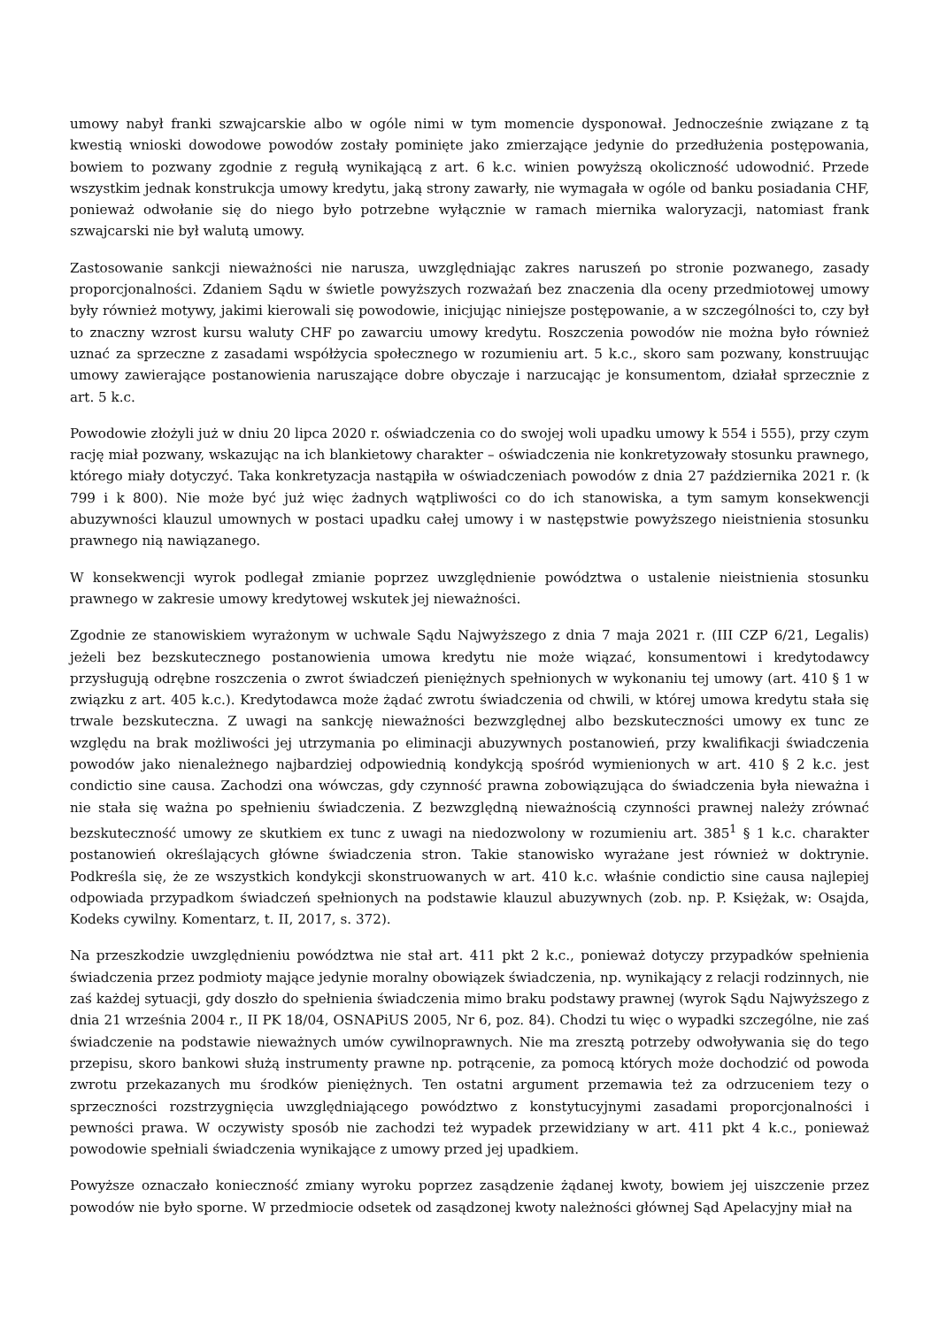umowy nabył franki szwajcarskie albo w ogóle nimi w tym momencie dysponował. Jednocześnie związane z tą kwestią wnioski dowodowe powodów zostały pominięte jako zmierzające jedynie do przedłużenia postępowania, bowiem to pozwany zgodnie z regułą wynikającą z art. 6 k.c. winien powyższą okoliczność udowodnić. Przede wszystkim jednak konstrukcja umowy kredytu, jaką strony zawarły, nie wymagała w ogóle od banku posiadania CHF, ponieważ odwołanie się do niego było potrzebne wyłącznie w ramach miernika waloryzacji, natomiast frank szwajcarski nie był walutą umowy.
Zastosowanie sankcji nieważności nie narusza, uwzględniając zakres naruszeń po stronie pozwanego, zasady proporcjonalności. Zdaniem Sądu w świetle powyższych rozważań bez znaczenia dla oceny przedmiotowej umowy były również motywy, jakimi kierowali się powodowie, inicjując niniejsze postępowanie, a w szczególności to, czy był to znaczny wzrost kursu waluty CHF po zawarciu umowy kredytu. Roszczenia powodów nie można było również uznać za sprzeczne z zasadami współżycia społecznego w rozumieniu art. 5 k.c., skoro sam pozwany, konstruując umowy zawierające postanowienia naruszające dobre obyczaje i narzucając je konsumentom, działał sprzecznie z art. 5 k.c.
Powodowie złożyli już w dniu 20 lipca 2020 r. oświadczenia co do swojej woli upadku umowy k 554 i 555), przy czym rację miał pozwany, wskazując na ich blankietowy charakter – oświadczenia nie konkretyzowały stosunku prawnego, którego miały dotyczyć. Taka konkretyzacja nastąpiła w oświadczeniach powodów z dnia 27 października 2021 r. (k 799 i k 800). Nie może być już więc żadnych wątpliwości co do ich stanowiska, a tym samym konsekwencji abuzywności klauzul umownych w postaci upadku całej umowy i w następstwie powyższego nieistnienia stosunku prawnego nią nawiązanego.
W konsekwencji wyrok podlegał zmianie poprzez uwzględnienie powództwa o ustalenie nieistnienia stosunku prawnego w zakresie umowy kredytowej wskutek jej nieważności.
Zgodnie ze stanowiskiem wyrażonym w uchwale Sądu Najwyższego z dnia 7 maja 2021 r. (III CZP 6/21, Legalis) jeżeli bez bezskutecznego postanowienia umowa kredytu nie może wiązać, konsumentowi i kredytodawcy przysługują odrębne roszczenia o zwrot świadczeń pieniężnych spełnionych w wykonaniu tej umowy (art. 410 § 1 w związku z art. 405 k.c.). Kredytodawca może żądać zwrotu świadczenia od chwili, w której umowa kredytu stała się trwale bezskuteczna. Z uwagi na sankcję nieważności bezwzględnej albo bezskuteczności umowy ex tunc ze względu na brak możliwości jej utrzymania po eliminacji abuzywnych postanowień, przy kwalifikacji świadczenia powodów jako nienależnego najbardziej odpowiednią kondykcją spośród wymienionych w art. 410 § 2 k.c. jest condictio sine causa. Zachodzi ona wówczas, gdy czynność prawna zobowiązująca do świadczenia była nieważna i nie stała się ważna po spełnieniu świadczenia. Z bezwzględną nieważnością czynności prawnej należy zrównać bezskuteczność umowy ze skutkiem ex tunc z uwagi na niedozwolony w rozumieniu art. 385<sup>1</sup> § 1 k.c. charakter postanowień określających główne świadczenia stron. Takie stanowisko wyrażane jest również w doktrynie. Podkreśla się, że ze wszystkich kondykcji skonstruowanych w art. 410 k.c. właśnie condictio sine causa najlepiej odpowiada przypadkom świadczeń spełnionych na podstawie klauzul abuzywnych (zob. np. P. Księżak, w: Osajda, Kodeks cywilny. Komentarz, t. II, 2017, s. 372).
Na przeszkodzie uwzględnieniu powództwa nie stał art. 411 pkt 2 k.c., ponieważ dotyczy przypadków spełnienia świadczenia przez podmioty mające jedynie moralny obowiązek świadczenia, np. wynikający z relacji rodzinnych, nie zaś każdej sytuacji, gdy doszło do spełnienia świadczenia mimo braku podstawy prawnej (wyrok Sądu Najwyższego z dnia 21 września 2004 r., II PK 18/04, OSNAPiUS 2005, Nr 6, poz. 84). Chodzi tu więc o wypadki szczególne, nie zaś świadczenie na podstawie nieważnych umów cywilnoprawnych. Nie ma zresztą potrzeby odwoływania się do tego przepisu, skoro bankowi służą instrumenty prawne np. potrącenie, za pomocą których może dochodzić od powoda zwrotu przekazanych mu środków pieniężnych. Ten ostatni argument przemawia też za odrzuceniem tezy o sprzeczności rozstrzygnięcia uwzględniającego powództwo z konstytucyjnymi zasadami proporcjonalności i pewności prawa. W oczywisty sposób nie zachodzi też wypadek przewidziany w art. 411 pkt 4 k.c., ponieważ powodowie spełniali świadczenia wynikające z umowy przed jej upadkiem.
Powyższe oznaczało konieczność zmiany wyroku poprzez zasądzenie żądanej kwoty, bowiem jej uiszczenie przez powodów nie było sporne. W przedmiocie odsetek od zasądzonej kwoty należności głównej Sąd Apelacyjny miał na